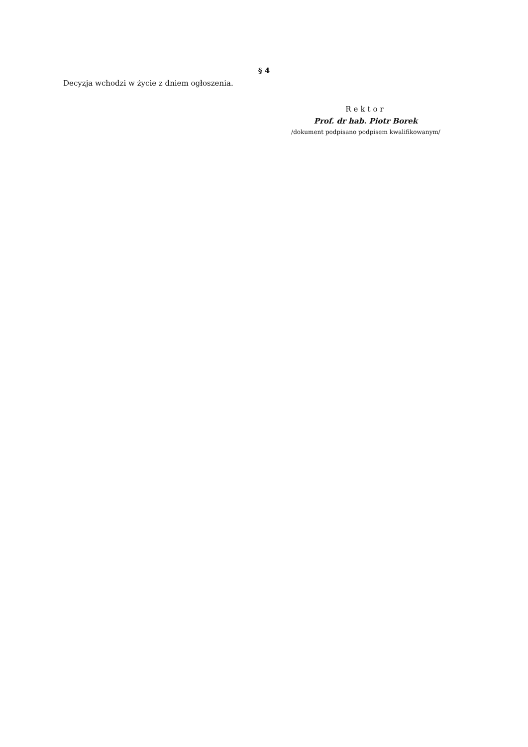§ 4
Decyzja wchodzi w życie z dniem ogłoszenia.
Rektor
Prof. dr hab. Piotr Borek
/dokument podpisano podpisem kwalifikowanym/